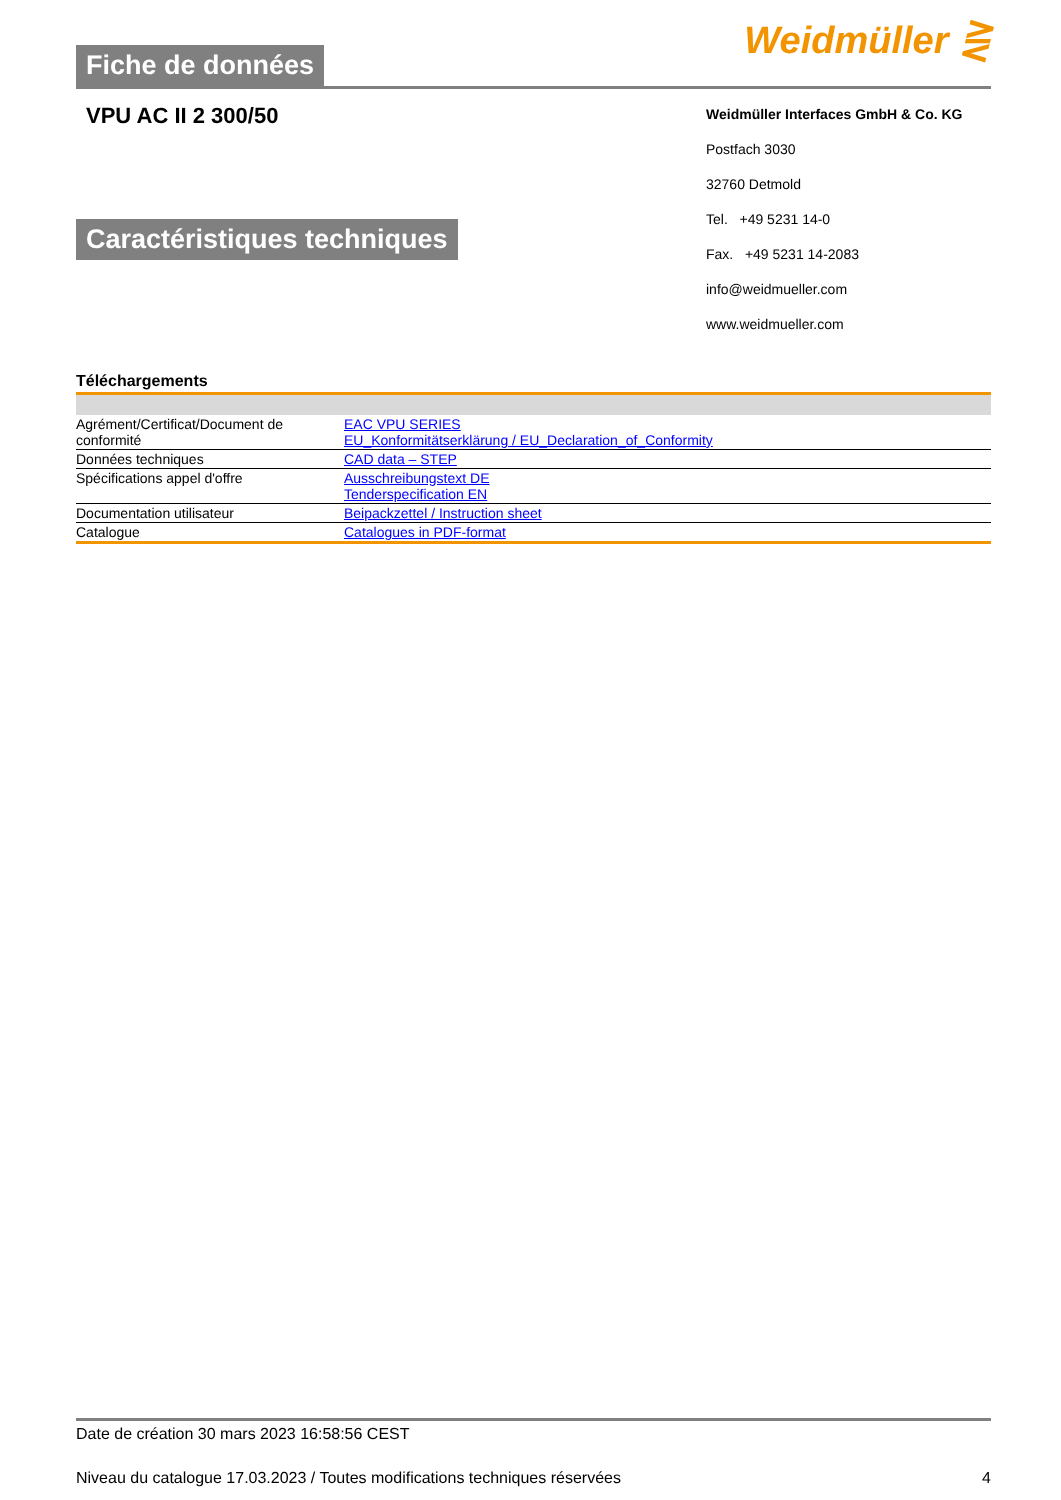Fiche de données
Weidmüller ⋛
VPU AC II 2 300/50
Caractéristiques techniques
Weidmüller Interfaces GmbH & Co. KG
Postfach 3030
32760 Detmold
Tel. +49 5231 14-0
Fax. +49 5231 14-2083
info@weidmueller.com
www.weidmueller.com
Téléchargements
| Agrément/Certificat/Document de conformité | EAC VPU SERIES EU_Konformitätserklärung / EU_Declaration_of_Conformity |
| Données techniques | CAD data – STEP |
| Spécifications appel d'offre | Ausschreibungstext DE Tenderspecification EN |
| Documentation utilisateur | Beipackzettel / Instruction sheet |
| Catalogue | Catalogues in PDF-format |
Date de création 30 mars 2023 16:58:56 CEST
Niveau du catalogue 17.03.2023 / Toutes modifications techniques réservées 4